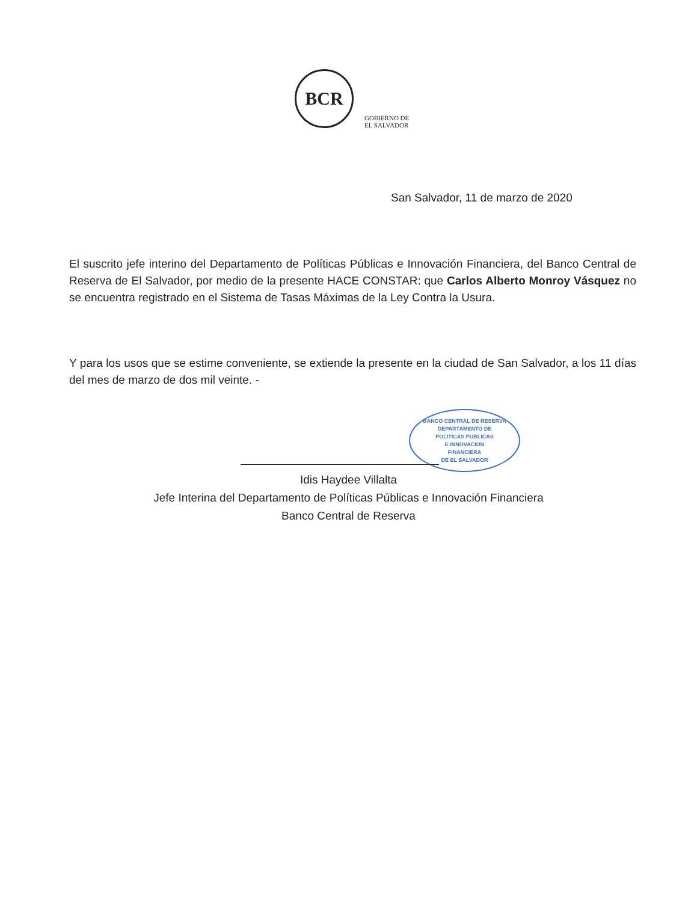BCR
GOBIERNO DE
EL SALVADOR
San Salvador, 11 de marzo de 2020
El suscrito jefe interino del Departamento de Políticas Públicas e Innovación Financiera, del Banco Central de Reserva de El Salvador, por medio de la presente HACE CONSTAR: que Carlos Alberto Monroy Vásquez no se encuentra registrado en el Sistema de Tasas Máximas de la Ley Contra la Usura.
Y para los usos que se estime conveniente, se extiende la presente en la ciudad de San Salvador, a los 11 días del mes de marzo de dos mil veinte. -
BANCO CENTRAL DE RESERVA
DEPARTAMENTO DE
POLITICAS PUBLICAS
E INNOVACION
FINANCIERA
DE EL SALVADOR
Idis Haydee Villalta
Jefe Interina del Departamento de Políticas Públicas e Innovación Financiera
Banco Central de Reserva